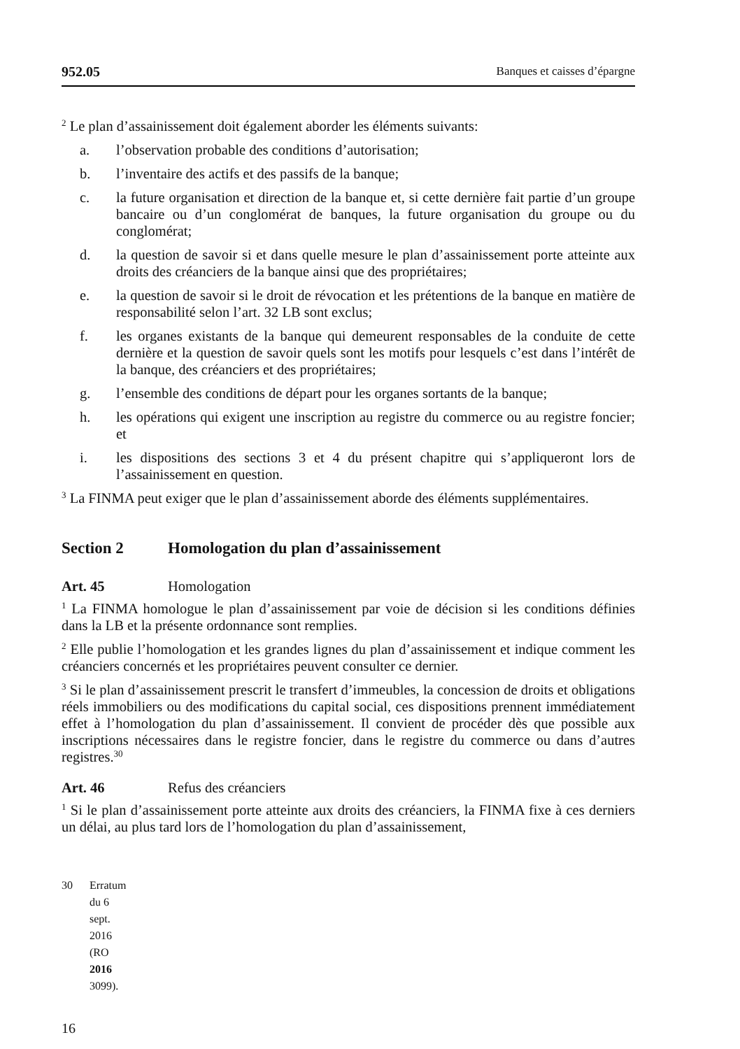952.05 Banques et caisses d’épargne
<sup>2</sup> Le plan d’assainissement doit également aborder les éléments suivants:
a. l’observation probable des conditions d’autorisation;
b. l’inventaire des actifs et des passifs de la banque;
c. la future organisation et direction de la banque et, si cette dernière fait partie d’un groupe bancaire ou d’un conglomérat de banques, la future organisation du groupe ou du conglomérat;
d. la question de savoir si et dans quelle mesure le plan d’assainissement porte atteinte aux droits des créanciers de la banque ainsi que des propriétaires;
e. la question de savoir si le droit de révocation et les prétentions de la banque en matière de responsabilité selon l’art. 32 LB sont exclus;
f. les organes existants de la banque qui demeurent responsables de la conduite de cette dernière et la question de savoir quels sont les motifs pour lesquels c’est dans l’intérêt de la banque, des créanciers et des propriétaires;
g. l’ensemble des conditions de départ pour les organes sortants de la banque;
h. les opérations qui exigent une inscription au registre du commerce ou au registre foncier; et
i. les dispositions des sections 3 et 4 du présent chapitre qui s’appliqueront lors de l’assainissement en question.
<sup>3</sup> La FINMA peut exiger que le plan d’assainissement aborde des éléments supplémentaires.
Section 2 Homologation du plan d’assainissement
Art. 45 Homologation
<sup>1</sup> La FINMA homologue le plan d’assainissement par voie de décision si les conditions définies dans la LB et la présente ordonnance sont remplies.
<sup>2</sup> Elle publie l’homologation et les grandes lignes du plan d’assainissement et indique comment les créanciers concernés et les propriétaires peuvent consulter ce dernier.
<sup>3</sup> Si le plan d’assainissement prescrit le transfert d’immeubles, la concession de droits et obligations réels immobiliers ou des modifications du capital social, ces dispositions prennent immédiatement effet à l’homologation du plan d’assainissement. Il convient de procéder dès que possible aux inscriptions nécessaires dans le registre foncier, dans le registre du commerce ou dans d’autres registres.<sup>30</sup>
Art. 46 Refus des créanciers
<sup>1</sup> Si le plan d’assainissement porte atteinte aux droits des créanciers, la FINMA fixe à ces derniers un délai, au plus tard lors de l’homologation du plan d’assainissement,
30 Erratum du 6 sept. 2016 (RO 2016 3099).
16